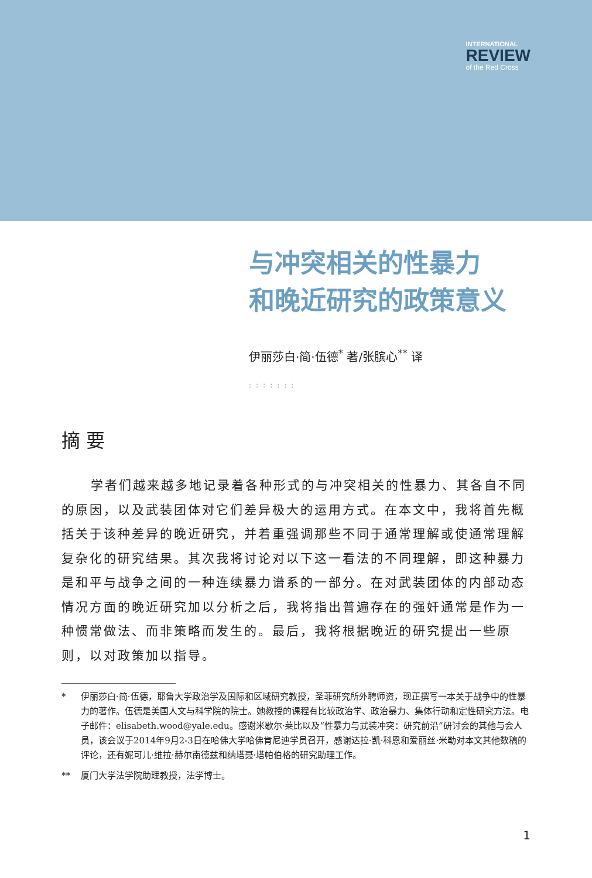INTERNATIONAL
REVIEW
of the Red Cross
与冲突相关的性暴力
和晚近研究的政策意义
伊丽莎白·简·伍德<sup>*</sup> 著/张膑心<sup>**</sup> 译
:::::::
摘要
学者们越来越多地记录着各种形式的与冲突相关的性暴力、其各自不同的原因，以及武装团体对它们差异极大的运用方式。在本文中，我将首先概括关于该种差异的晚近研究，并着重强调那些不同于通常理解或使通常理解复杂化的研究结果。其次我将讨论对以下这一看法的不同理解，即这种暴力是和平与战争之间的一种连续暴力谱系的一部分。在对武装团体的内部动态情况方面的晚近研究加以分析之后，我将指出普遍存在的强奸通常是作为一种惯常做法、而非策略而发生的。最后，我将根据晚近的研究提出一些原则，以对政策加以指导。
* 伊丽莎白·简·伍德，耶鲁大学政治学及国际和区域研究教授，圣菲研究所外聘师资，现正撰写一本关于战争中的性暴力的著作。伍德是美国人文与科学院的院士。她教授的课程有比较政治学、政治暴力、集体行动和定性研究方法。电子邮件：elisabeth.wood@yale.edu。感谢米歇尔·莱比以及“性暴力与武装冲突：研究前沿”研讨会的其他与会人员，该会议于2014年9月2-3日在哈佛大学哈佛肯尼迪学员召开，感谢达拉·凯·科恩和爱丽丝·米勒对本文其他数稿的评论，还有妮可儿·维拉·赫尔南德兹和纳塔聂·塔帕伯格的研究助理工作。
** 厦门大学法学院助理教授，法学博士。
1